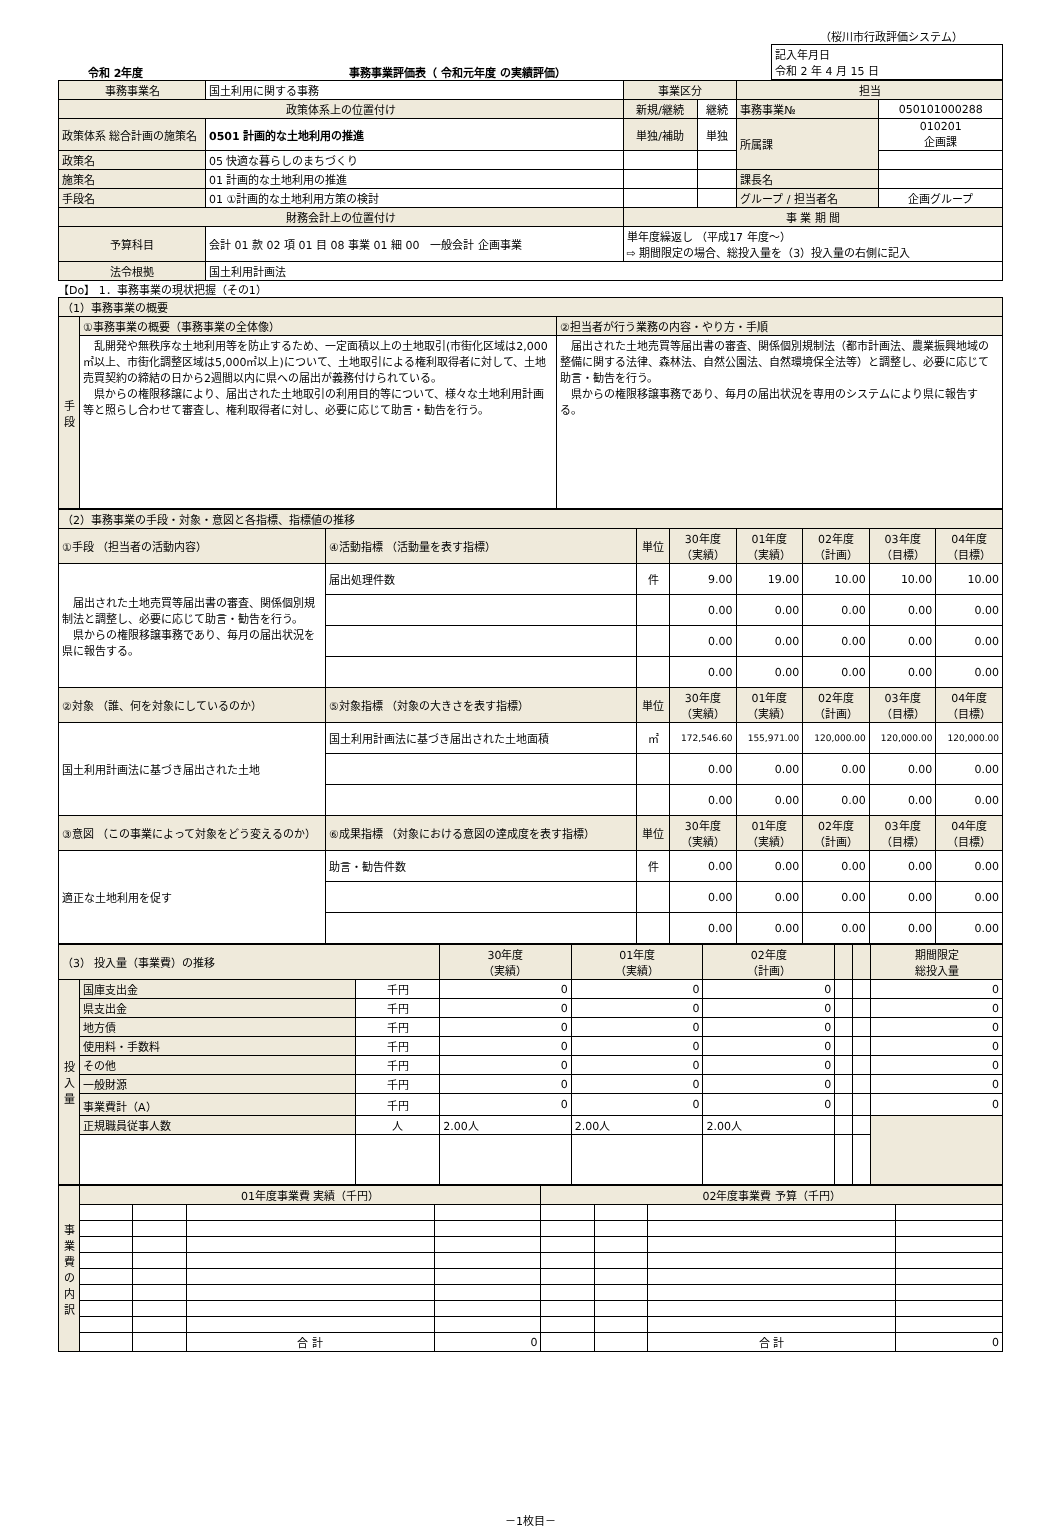（桜川市行政評価システム）
令和 2年度 事務事業評価表（ 令和元年度 の実績評価）
| 記入年月日 令和 2 年 4 月 15 日 |
| 事務事業名 | 国土利用に関する事務 | | 事業区分 | | 担当 | |
| 政策体系上の位置付け | | | 新規/継続 | 継続 | 事務事業№ | 050101000288 |
| 政策体系 総合計画の施策名 | | 0501 計画的な土地利用の推進 | 単独/補助 | 単独 | 所属課 | 010201 企画課 |
| 政策名 | | 05 快適な暮らしのまちづくり | | | | |
| 施策名 | | 01 計画的な土地利用の推進 | | | 課長名 | |
| 手段名 | | 01 ①計画的な土地利用方策の検討 | | | グループ / 担当者名 | 企画グループ |
| 財務会計上の位置付け | | | 事 業 期 間 | | | |
| 予算科目 | 会計 01 款 02 項 01 目 08 事業 01 細 00 一般会計 企画事業 | | 単年度繰返し （平成17 年度～） ⇨ 期間限定の場合、総投入量を（3）投入量の右側に記入 | | | |
| 法令根拠 | 国土利用計画法 | | | | | |
【Do】 1．事務事業の現状把握（その1）
| （1）事務事業の概要 | | |
| 手段 | ①事務事業の概要（事務事業の全体像） | ②担当者が行う業務の内容・やり方・手順 |
| | 乱開発や無秩序な土地利用等を防止するため、一定面積以上の土地取引(市街化区域は2,000㎡以上、市街化調整区域は5,000㎡以上)について、土地取引による権利取得者に対して、土地売買契約の締結の日から2週間以内に県への届出が義務付けられている。 県からの権限移譲により、届出された土地取引の利用目的等について、様々な土地利用計画等と照らし合わせて審査し、権利取得者に対し、必要に応じて助言・勧告を行う。 | 届出された土地売買等届出書の審査、関係個別規制法（都市計画法、農業振興地域の整備に関する法律、森林法、自然公園法、自然環境保全法等）と調整し、必要に応じて助言・勧告を行う。 県からの権限移譲事務であり、毎月の届出状況を専用のシステムにより県に報告する。 |
| （2）事務事業の手段・対象・意図と各指標、指標値の推移 | | | | | | | |
| ①手段 （担当者の活動内容） | ④活動指標 （活動量を表す指標） | 単位 | 30年度 （実績） | 01年度 （実績） | 02年度 （計画） | 03年度 （目標） | 04年度 （目標） |
| 届出された土地売買等届出書の審査、関係個別規制法と調整し、必要に応じて助言・勧告を行う。 県からの権限移譲事務であり、毎月の届出状況を県に報告する。 | 届出処理件数 | 件 | 9.00 | 19.00 | 10.00 | 10.00 | 10.00 |
| | | | 0.00 | 0.00 | 0.00 | 0.00 | 0.00 |
| | | | 0.00 | 0.00 | 0.00 | 0.00 | 0.00 |
| | | | 0.00 | 0.00 | 0.00 | 0.00 | 0.00 |
| ②対象 （誰、何を対象にしているのか） | ⑤対象指標 （対象の大きさを表す指標） | 単位 | 30年度 （実績） | 01年度 （実績） | 02年度 （計画） | 03年度 （目標） | 04年度 （目標） |
| 国土利用計画法に基づき届出された土地 | 国土利用計画法に基づき届出された土地面積 | ㎡ | 172,546.60 | 155,971.00 | 120,000.00 | 120,000.00 | 120,000.00 |
| | | | 0.00 | 0.00 | 0.00 | 0.00 | 0.00 |
| | | | 0.00 | 0.00 | 0.00 | 0.00 | 0.00 |
| ③意図 （この事業によって対象をどう変えるのか） | ⑥成果指標 （対象における意図の達成度を表す指標） | 単位 | 30年度 （実績） | 01年度 （実績） | 02年度 （計画） | 03年度 （目標） | 04年度 （目標） |
| 適正な土地利用を促す | 助言・勧告件数 | 件 | 0.00 | 0.00 | 0.00 | 0.00 | 0.00 |
| | | | 0.00 | 0.00 | 0.00 | 0.00 | 0.00 |
| | | | 0.00 | 0.00 | 0.00 | 0.00 | 0.00 |
| （3） 投入量（事業費）の推移 | | | 30年度 （実績） | 01年度 （実績） | 02年度 （計画） | | | 期間限定 総投入量 |
| 投入量 | 国庫支出金 | 千円 | 0 | 0 | 0 | | | 0 |
| | 県支出金 | 千円 | 0 | 0 | 0 | | | 0 |
| | 地方債 | 千円 | 0 | 0 | 0 | | | 0 |
| | 使用料・手数料 | 千円 | 0 | 0 | 0 | | | 0 |
| | その他 | 千円 | 0 | 0 | 0 | | | 0 |
| | 一般財源 | 千円 | 0 | 0 | 0 | | | 0 |
| | 事業費計（A） | 千円 | 0 | 0 | 0 | | | 0 |
| | 正規職員従事人数 | 人 | 2.00人 | 2.00人 | 2.00人 | | | |
| 事業費の内訳 | 01年度事業費 実績（千円） | | | | 02年度事業費 予算（千円） | | | |
| | | | 合 計 | 0 | | | 合 計 | 0 |
－1枚目－